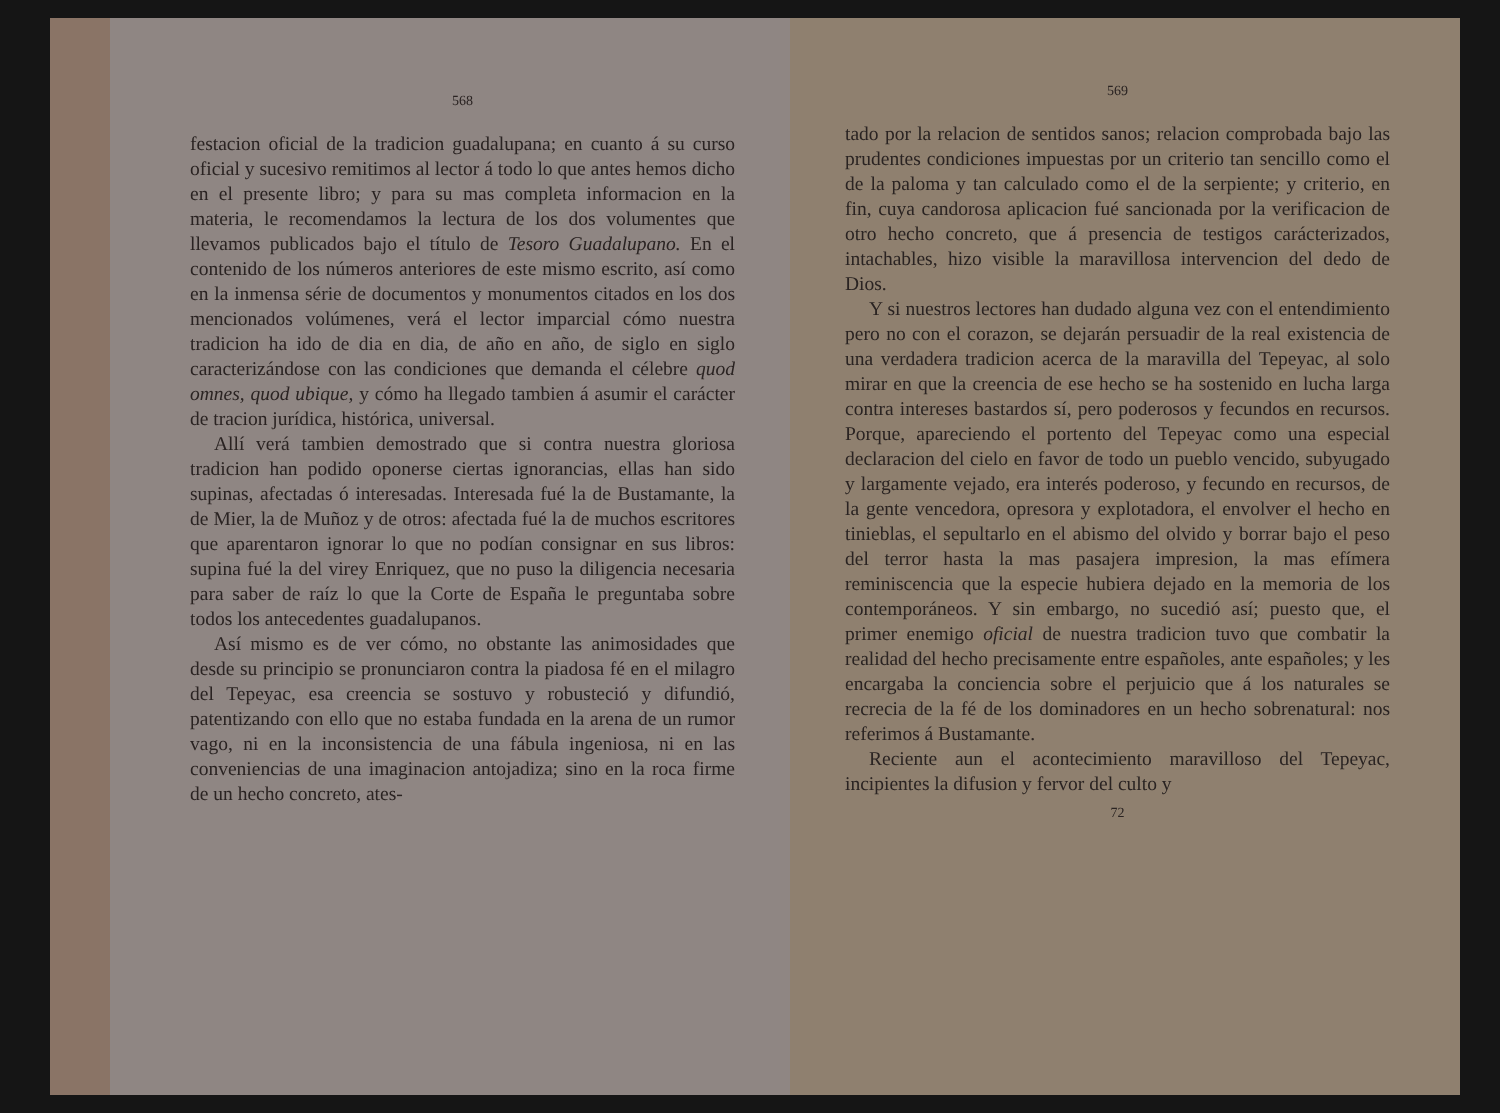568
festacion oficial de la tradicion guadalupana; en cuanto á su curso oficial y sucesivo remitimos al lector á todo lo que antes hemos dicho en el presente libro; y para su mas completa informacion en la materia, le recomendamos la lectura de los dos volumentes que llevamos publicados bajo el título de Tesoro Guadalupano. En el contenido de los números anteriores de este mismo escrito, así como en la inmensa série de documentos y monumentos citados en los dos mencionados volúmenes, verá el lector imparcial cómo nuestra tradicion ha ido de dia en dia, de año en año, de siglo en siglo caracterizándose con las condiciones que demanda el célebre quod omnes, quod ubique, y cómo ha llegado tambien á asumir el carácter de tracion jurídica, histórica, universal.
Allí verá tambien demostrado que si contra nuestra gloriosa tradicion han podido oponerse ciertas ignorancias, ellas han sido supinas, afectadas ó interesadas. Interesada fué la de Bustamante, la de Mier, la de Muñoz y de otros: afectada fué la de muchos escritores que aparentaron ignorar lo que no podían consignar en sus libros: supina fué la del virey Enriquez, que no puso la diligencia necesaria para saber de raíz lo que la Corte de España le preguntaba sobre todos los antecedentes guadalupanos.
Así mismo es de ver cómo, no obstante las animosidades que desde su principio se pronunciaron contra la piadosa fé en el milagro del Tepeyac, esa creencia se sostuvo y robusteció y difundió, patentizando con ello que no estaba fundada en la arena de un rumor vago, ni en la inconsistencia de una fábula ingeniosa, ni en las conveniencias de una imaginacion antojadiza; sino en la roca firme de un hecho concreto, ates-
569
tado por la relacion de sentidos sanos; relacion comprobada bajo las prudentes condiciones impuestas por un criterio tan sencillo como el de la paloma y tan calculado como el de la serpiente; y criterio, en fin, cuya candorosa aplicacion fué sancionada por la verificacion de otro hecho concreto, que á presencia de testigos carácterizados, intachables, hizo visible la maravillosa intervencion del dedo de Dios.
Y si nuestros lectores han dudado alguna vez con el entendimiento pero no con el corazon, se dejarán persuadir de la real existencia de una verdadera tradicion acerca de la maravilla del Tepeyac, al solo mirar en que la creencia de ese hecho se ha sostenido en lucha larga contra intereses bastardos sí, pero poderosos y fecundos en recursos. Porque, apareciendo el portento del Tepeyac como una especial declaracion del cielo en favor de todo un pueblo vencido, subyugado y largamente vejado, era interés poderoso, y fecundo en recursos, de la gente vencedora, opresora y explotadora, el envolver el hecho en tinieblas, el sepultarlo en el abismo del olvido y borrar bajo el peso del terror hasta la mas pasajera impresion, la mas efímera reminiscencia que la especie hubiera dejado en la memoria de los contemporáneos. Y sin embargo, no sucedió así; puesto que, el primer enemigo oficial de nuestra tradicion tuvo que combatir la realidad del hecho precisamente entre españoles, ante españoles; y les encargaba la conciencia sobre el perjuicio que á los naturales se recrecia de la fé de los dominadores en un hecho sobrenatural: nos referimos á Bustamante.
Reciente aun el acontecimiento maravilloso del Tepeyac, incipientes la difusion y fervor del culto y
72